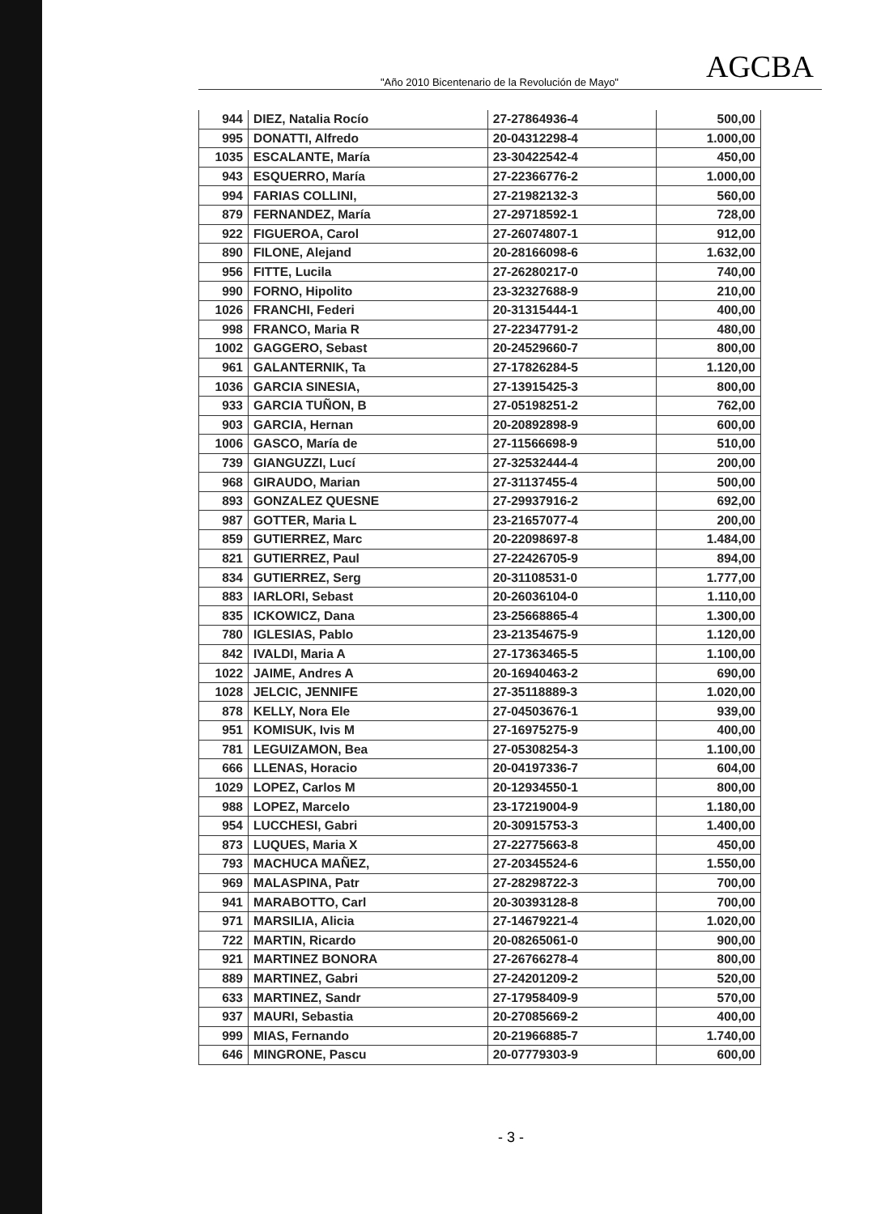"Año 2010 Bicentenario de la Revolución de Mayo"
AGCBA
| 944 | DIEZ, Natalia Rocío | 27-27864936-4 | 500,00 |
| 995 | DONATTI, Alfredo | 20-04312298-4 | 1.000,00 |
| 1035 | ESCALANTE, María | 23-30422542-4 | 450,00 |
| 943 | ESQUERRO, María | 27-22366776-2 | 1.000,00 |
| 994 | FARIAS COLLINI, | 27-21982132-3 | 560,00 |
| 879 | FERNANDEZ, María | 27-29718592-1 | 728,00 |
| 922 | FIGUEROA, Carol | 27-26074807-1 | 912,00 |
| 890 | FILONE, Alejand | 20-28166098-6 | 1.632,00 |
| 956 | FITTE, Lucila | 27-26280217-0 | 740,00 |
| 990 | FORNO, Hipolito | 23-32327688-9 | 210,00 |
| 1026 | FRANCHI, Federi | 20-31315444-1 | 400,00 |
| 998 | FRANCO, Maria R | 27-22347791-2 | 480,00 |
| 1002 | GAGGERO, Sebast | 20-24529660-7 | 800,00 |
| 961 | GALANTERNIK, Ta | 27-17826284-5 | 1.120,00 |
| 1036 | GARCIA SINESIA, | 27-13915425-3 | 800,00 |
| 933 | GARCIA TUÑON, B | 27-05198251-2 | 762,00 |
| 903 | GARCIA, Hernan | 20-20892898-9 | 600,00 |
| 1006 | GASCO, María de | 27-11566698-9 | 510,00 |
| 739 | GIANGUZZI, Lucí | 27-32532444-4 | 200,00 |
| 968 | GIRAUDO, Marian | 27-31137455-4 | 500,00 |
| 893 | GONZALEZ QUESNE | 27-29937916-2 | 692,00 |
| 987 | GOTTER, Maria L | 23-21657077-4 | 200,00 |
| 859 | GUTIERREZ, Marc | 20-22098697-8 | 1.484,00 |
| 821 | GUTIERREZ, Paul | 27-22426705-9 | 894,00 |
| 834 | GUTIERREZ, Serg | 20-31108531-0 | 1.777,00 |
| 883 | IARLORI, Sebast | 20-26036104-0 | 1.110,00 |
| 835 | ICKOWICZ, Dana | 23-25668865-4 | 1.300,00 |
| 780 | IGLESIAS, Pablo | 23-21354675-9 | 1.120,00 |
| 842 | IVALDI, Maria A | 27-17363465-5 | 1.100,00 |
| 1022 | JAIME, Andres A | 20-16940463-2 | 690,00 |
| 1028 | JELCIC, JENNIFE | 27-35118889-3 | 1.020,00 |
| 878 | KELLY, Nora Ele | 27-04503676-1 | 939,00 |
| 951 | KOMISUK, Ivis M | 27-16975275-9 | 400,00 |
| 781 | LEGUIZAMON, Bea | 27-05308254-3 | 1.100,00 |
| 666 | LLENAS, Horacio | 20-04197336-7 | 604,00 |
| 1029 | LOPEZ, Carlos M | 20-12934550-1 | 800,00 |
| 988 | LOPEZ, Marcelo | 23-17219004-9 | 1.180,00 |
| 954 | LUCCHESI, Gabri | 20-30915753-3 | 1.400,00 |
| 873 | LUQUES, Maria X | 27-22775663-8 | 450,00 |
| 793 | MACHUCA MAÑEZ, | 27-20345524-6 | 1.550,00 |
| 969 | MALASPINA, Patr | 27-28298722-3 | 700,00 |
| 941 | MARABOTTO, Carl | 20-30393128-8 | 700,00 |
| 971 | MARSILIA, Alicia | 27-14679221-4 | 1.020,00 |
| 722 | MARTIN, Ricardo | 20-08265061-0 | 900,00 |
| 921 | MARTINEZ BONORA | 27-26766278-4 | 800,00 |
| 889 | MARTINEZ, Gabri | 27-24201209-2 | 520,00 |
| 633 | MARTINEZ, Sandr | 27-17958409-9 | 570,00 |
| 937 | MAURI, Sebastia | 20-27085669-2 | 400,00 |
| 999 | MIAS, Fernando | 20-21966885-7 | 1.740,00 |
| 646 | MINGRONE, Pascu | 20-07779303-9 | 600,00 |
- 3 -